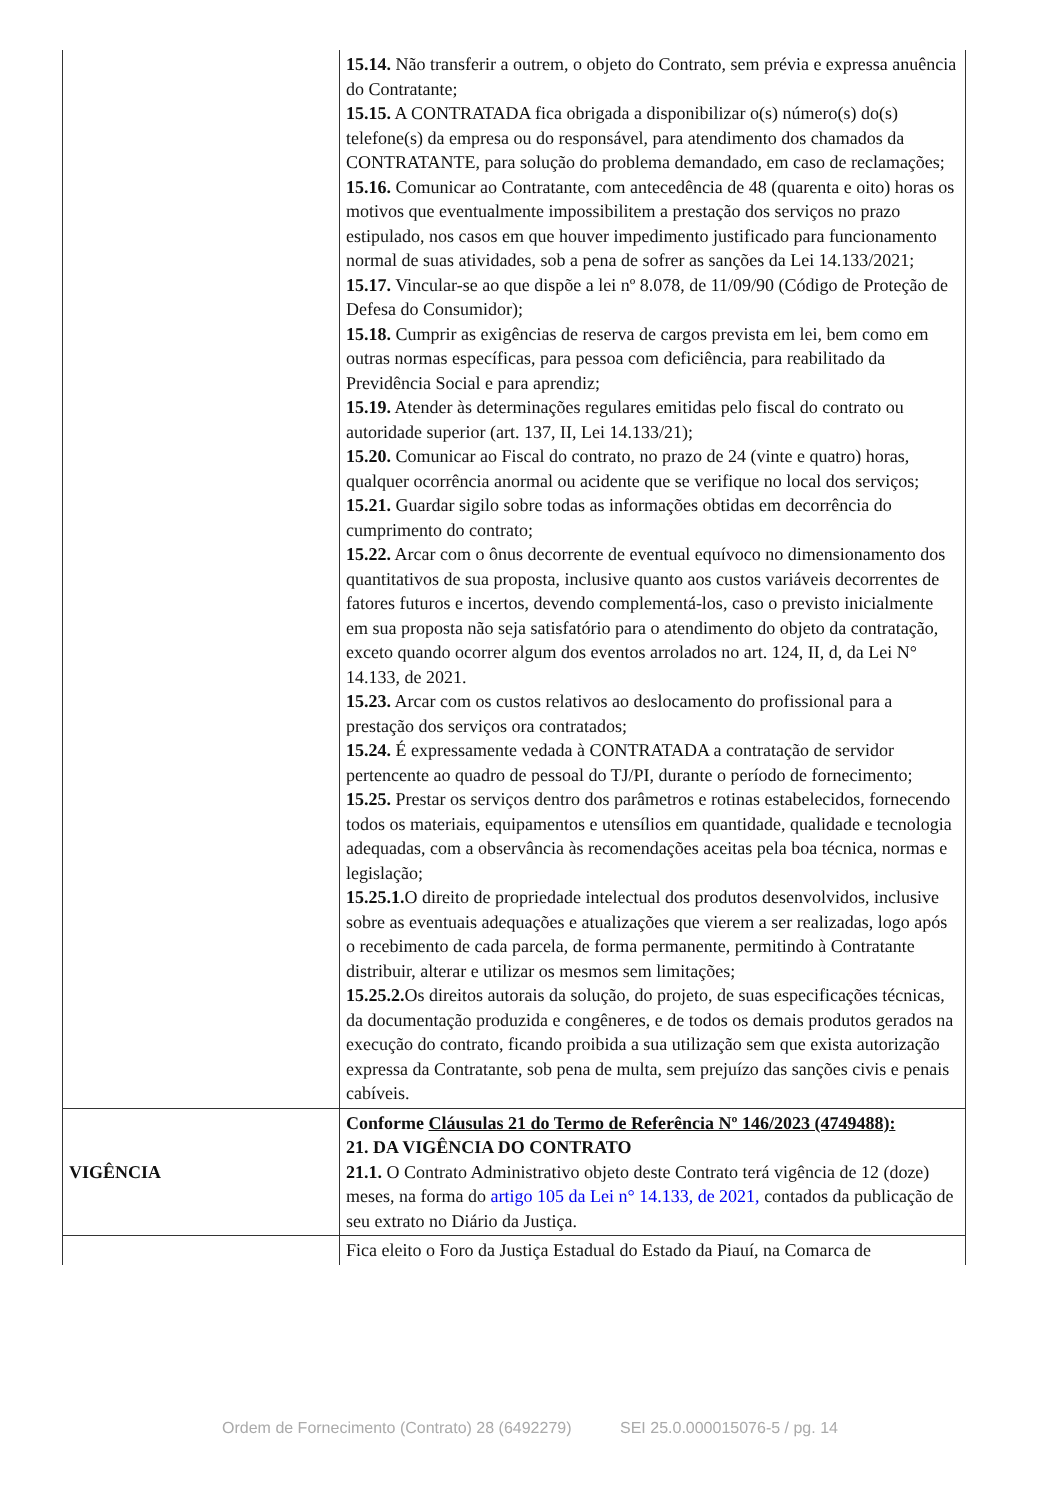| | 15.14. Não transferir a outrem, o objeto do Contrato, sem prévia e expressa anuência do Contratante; 15.15. A CONTRATADA fica obrigada a disponibilizar o(s) número(s) do(s) telefone(s) da empresa ou do responsável, para atendimento dos chamados da CONTRATANTE, para solução do problema demandado, em caso de reclamações; 15.16. Comunicar ao Contratante, com antecedência de 48 (quarenta e oito) horas os motivos que eventualmente impossibilitem a prestação dos serviços no prazo estipulado, nos casos em que houver impedimento justificado para funcionamento normal de suas atividades, sob a pena de sofrer as sanções da Lei 14.133/2021; 15.17. Vincular-se ao que dispõe a lei nº 8.078, de 11/09/90 (Código de Proteção de Defesa do Consumidor); 15.18. Cumprir as exigências de reserva de cargos prevista em lei, bem como em outras normas específicas, para pessoa com deficiência, para reabilitado da Previdência Social e para aprendiz; 15.19. Atender às determinações regulares emitidas pelo fiscal do contrato ou autoridade superior (art. 137, II, Lei 14.133/21); 15.20. Comunicar ao Fiscal do contrato, no prazo de 24 (vinte e quatro) horas, qualquer ocorrência anormal ou acidente que se verifique no local dos serviços; 15.21. Guardar sigilo sobre todas as informações obtidas em decorrência do cumprimento do contrato; 15.22. Arcar com o ônus decorrente de eventual equívoco no dimensionamento dos quantitativos de sua proposta, inclusive quanto aos custos variáveis decorrentes de fatores futuros e incertos, devendo complementá-los, caso o previsto inicialmente em sua proposta não seja satisfatório para o atendimento do objeto da contratação, exceto quando ocorrer algum dos eventos arrolados no art. 124, II, d, da Lei N° 14.133, de 2021. 15.23. Arcar com os custos relativos ao deslocamento do profissional para a prestação dos serviços ora contratados; 15.24. É expressamente vedada à CONTRATADA a contratação de servidor pertencente ao quadro de pessoal do TJ/PI, durante o período de fornecimento; 15.25. Prestar os serviços dentro dos parâmetros e rotinas estabelecidos, fornecendo todos os materiais, equipamentos e utensílios em quantidade, qualidade e tecnologia adequadas, com a observância às recomendações aceitas pela boa técnica, normas e legislação; 15.25.1. O direito de propriedade intelectual dos produtos desenvolvidos, inclusive sobre as eventuais adequações e atualizações que vierem a ser realizadas, logo após o recebimento de cada parcela, de forma permanente, permitindo à Contratante distribuir, alterar e utilizar os mesmos sem limitações; 15.25.2. Os direitos autorais da solução, do projeto, de suas especificações técnicas, da documentação produzida e congêneres, e de todos os demais produtos gerados na execução do contrato, ficando proibida a sua utilização sem que exista autorização expressa da Contratante, sob pena de multa, sem prejuízo das sanções civis e penais cabíveis. |
| VIGÊNCIA | Conforme Cláusulas 21 do Termo de Referência Nº 146/2023 (4749488): 21. DA VIGÊNCIA DO CONTRATO 21.1. O Contrato Administrativo objeto deste Contrato terá vigência de 12 (doze) meses, na forma do artigo 105 da Lei n° 14.133, de 2021, contados da publicação de seu extrato no Diário da Justiça. |
| | Fica eleito o Foro da Justiça Estadual do Estado da Piauí, na Comarca de |
Ordem de Fornecimento (Contrato) 28 (6492279) SEI 25.0.000015076-5 / pg. 14